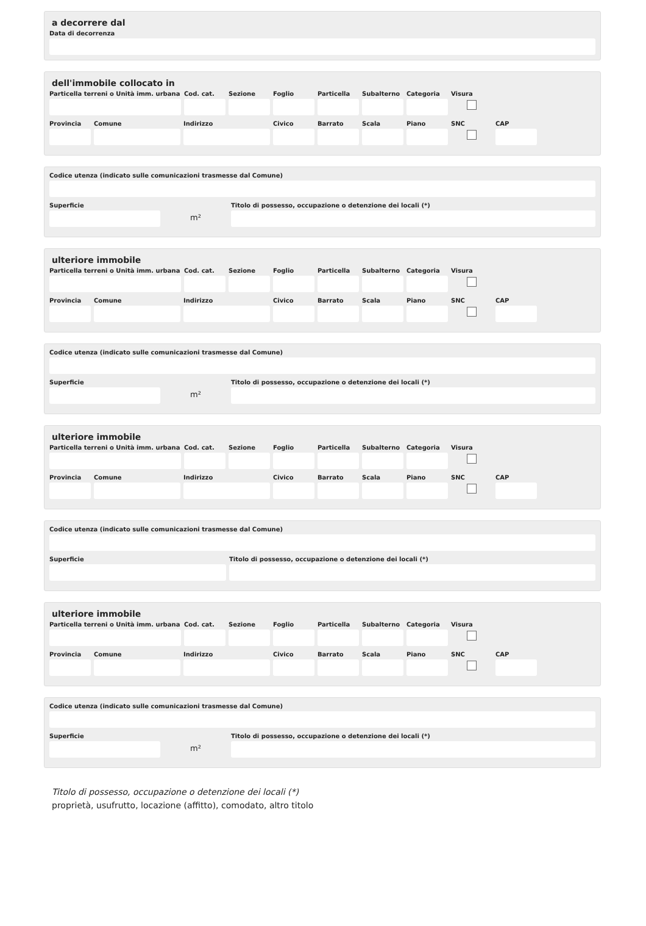a decorrere dal
Data di decorrenza
dell'immobile collocato in
Particella terreni o Unità imm. urbana
Cod. cat.
Sezione Foglio Particella
Subalterno
Categoria
Visura
Provincia
Comune Indirizzo Civico Barrato Scala Piano SNC CAP
Codice utenza (indicato sulle comunicazioni trasmesse dal Comune)
Superficie
m²
Titolo di possesso, occupazione o detenzione dei locali (*)
ulteriore immobile
Particella terreni o Unità imm. urbana
Cod. cat.
Sezione Foglio Particella
Subalterno
Categoria
Visura
Provincia
Comune Indirizzo Civico Barrato Scala Piano SNC CAP
Codice utenza (indicato sulle comunicazioni trasmesse dal Comune)
Superficie
m²
Titolo di possesso, occupazione o detenzione dei locali (*)
ulteriore immobile
Particella terreni o Unità imm. urbana
Cod. cat.
Sezione Foglio Particella
Subalterno
Categoria
Visura
Provincia
Comune Indirizzo Civico Barrato Scala Piano SNC CAP
Codice utenza (indicato sulle comunicazioni trasmesse dal Comune)
Superficie Titolo di possesso, occupazione o detenzione dei locali (*)
ulteriore immobile
Particella terreni o Unità imm. urbana
Cod. cat.
Sezione Foglio Particella
Subalterno
Categoria
Visura
Provincia
Comune Indirizzo Civico Barrato Scala Piano SNC CAP
Codice utenza (indicato sulle comunicazioni trasmesse dal Comune)
Superficie
m²
Titolo di possesso, occupazione o detenzione dei locali (*)
Titolo di possesso, occupazione o detenzione dei locali (*)
proprietà, usufrutto, locazione (affitto), comodato, altro titolo